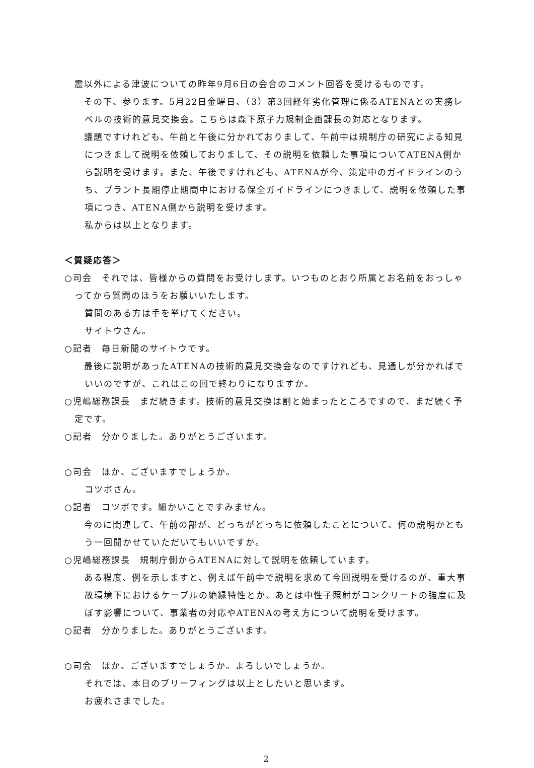震以外による津波についての昨年9月6日の会合のコメント回答を受けるものです。
　その下、参ります。5月22日金曜日、（3）第3回経年劣化管理に係るATENAとの実務レベルの技術的意見交換会。こちらは森下原子力規制企画課長の対応となります。
　議題ですけれども、午前と午後に分かれておりまして、午前中は規制庁の研究による知見につきまして説明を依頼しておりまして、その説明を依頼した事項についてATENA側から説明を受けます。また、午後ですけれども、ATENAが今、策定中のガイドラインのうち、プラント長期停止期間中における保全ガイドラインにつきまして、説明を依頼した事項につき、ATENA側から説明を受けます。
私からは以上となります。
＜質疑応答＞
○司会　それでは、皆様からの質問をお受けします。いつものとおり所属とお名前をおっしゃってから質問のほうをお願いいたします。
質問のある方は手を挙げてください。
サイトウさん。
○記者　毎日新聞のサイトウです。
　最後に説明があったATENAの技術的意見交換会なのですけれども、見通しが分かればでいいのですが、これはこの回で終わりになりますか。
○児嶋総務課長　まだ続きます。技術的意見交換は割と始まったところですので、まだ続く予定です。
○記者　分かりました。ありがとうございます。
○司会　ほか、ございますでしょうか。
コツボさん。
○記者　コツボです。細かいことですみません。
　今のに関連して、午前の部が、どっちがどっちに依頼したことについて、何の説明かともう一回聞かせていただいてもいいですか。
○児嶋総務課長　規制庁側からATENAに対して説明を依頼しています。
　ある程度、例を示しますと、例えば午前中で説明を求めて今回説明を受けるのが、重大事故環境下におけるケーブルの絶縁特性とか、あとは中性子照射がコンクリートの強度に及ぼす影響について、事業者の対応やATENAの考え方について説明を受けます。
○記者　分かりました。ありがとうございます。
○司会　ほか、ございますでしょうか。よろしいでしょうか。
それでは、本日のブリーフィングは以上としたいと思います。
お疲れさまでした。
2